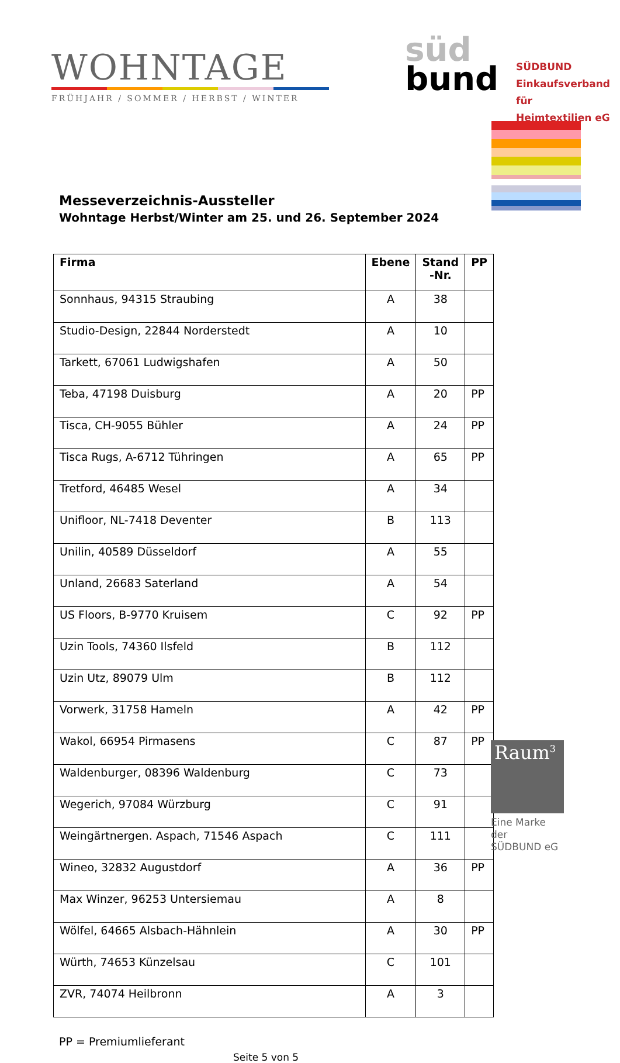WOHNTAGE
FRÜHJAHR / SOMMER / HERBST / WINTER
süd
bund
SÜDBUND
Einkaufsverband für
Heimtextilien eG
Messeverzeichnis-Aussteller
Wohntage Herbst/Winter am 25. und 26. September 2024
| Firma | Ebene | Stand -Nr. | PP |
| --- | --- | --- | --- |
| Sonnhaus, 94315 Straubing | A | 38 | |
| Studio-Design, 22844 Norderstedt | A | 10 | |
| Tarkett, 67061 Ludwigshafen | A | 50 | |
| Teba, 47198 Duisburg | A | 20 | PP |
| Tisca, CH-9055 Bühler | A | 24 | PP |
| Tisca Rugs, A-6712 Tühringen | A | 65 | PP |
| Tretford, 46485 Wesel | A | 34 | |
| Unifloor, NL-7418 Deventer | B | 113 | |
| Unilin, 40589 Düsseldorf | A | 55 | |
| Unland, 26683 Saterland | A | 54 | |
| US Floors, B-9770 Kruisem | C | 92 | PP |
| Uzin Tools, 74360 Ilsfeld | B | 112 | |
| Uzin Utz, 89079 Ulm | B | 112 | |
| Vorwerk, 31758 Hameln | A | 42 | PP |
| Wakol, 66954 Pirmasens | C | 87 | PP |
| Waldenburger, 08396 Waldenburg | C | 73 | |
| Wegerich, 97084 Würzburg | C | 91 | |
| Weingärtnergen. Aspach, 71546 Aspach | C | 111 | |
| Wineo, 32832 Augustdorf | A | 36 | PP |
| Max Winzer, 96253 Untersiemau | A | 8 | |
| Wölfel, 64665 Alsbach-Hähnlein | A | 30 | PP |
| Würth, 74653 Künzelsau | C | 101 | |
| ZVR, 74074 Heilbronn | A | 3 | |
PP = Premiumlieferant
Seite 5 von 5
Raum<sup>3</sup>
Eine Marke der
SÜDBUND eG